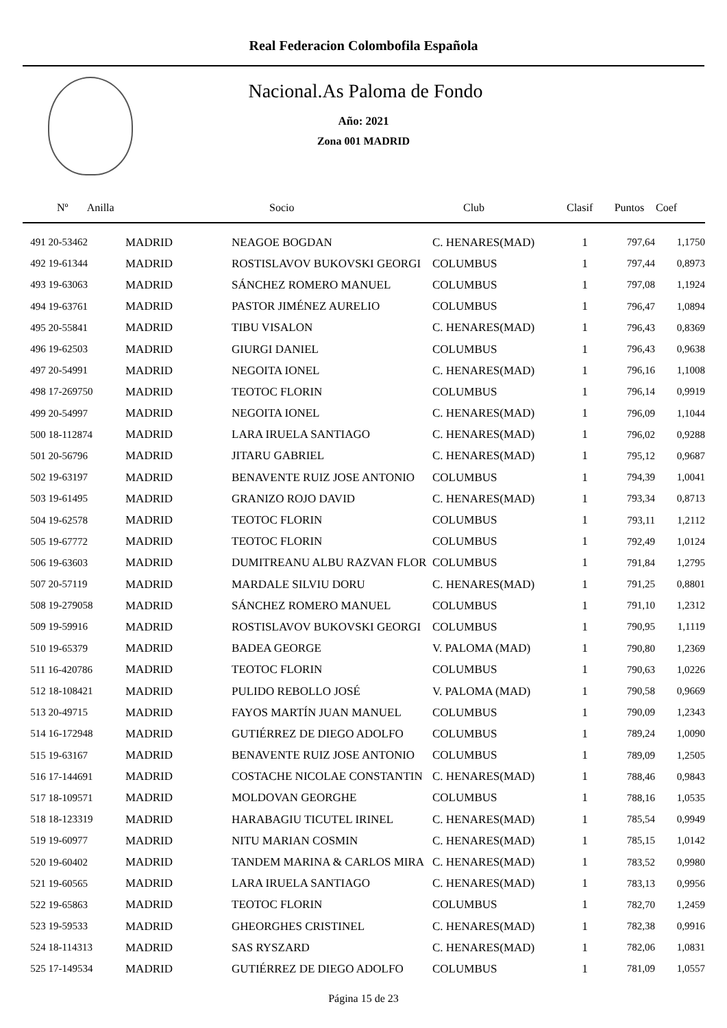Real Federacion Colombofila Española
Nacional.As Paloma de Fondo
Año: 2021
Zona 001 MADRID
| Nº Anilla | | Socio | Club | Clasif | Puntos | Coef |
| --- | --- | --- | --- | --- | --- | --- |
| 491 20-53462 | MADRID | NEAGOE BOGDAN | C. HENARES(MAD) | 1 | 797,64 | 1,1750 |
| 492 19-61344 | MADRID | ROSTISLAVOV BUKOVSKI GEORGI | COLUMBUS | 1 | 797,44 | 0,8973 |
| 493 19-63063 | MADRID | SÁNCHEZ ROMERO MANUEL | COLUMBUS | 1 | 797,08 | 1,1924 |
| 494 19-63761 | MADRID | PASTOR JIMÉNEZ AURELIO | COLUMBUS | 1 | 796,47 | 1,0894 |
| 495 20-55841 | MADRID | TIBU VISALON | C. HENARES(MAD) | 1 | 796,43 | 0,8369 |
| 496 19-62503 | MADRID | GIURGI DANIEL | COLUMBUS | 1 | 796,43 | 0,9638 |
| 497 20-54991 | MADRID | NEGOITA IONEL | C. HENARES(MAD) | 1 | 796,16 | 1,1008 |
| 498 17-269750 | MADRID | TEOTOC FLORIN | COLUMBUS | 1 | 796,14 | 0,9919 |
| 499 20-54997 | MADRID | NEGOITA IONEL | C. HENARES(MAD) | 1 | 796,09 | 1,1044 |
| 500 18-112874 | MADRID | LARA IRUELA SANTIAGO | C. HENARES(MAD) | 1 | 796,02 | 0,9288 |
| 501 20-56796 | MADRID | JITARU GABRIEL | C. HENARES(MAD) | 1 | 795,12 | 0,9687 |
| 502 19-63197 | MADRID | BENAVENTE RUIZ JOSE ANTONIO | COLUMBUS | 1 | 794,39 | 1,0041 |
| 503 19-61495 | MADRID | GRANIZO ROJO DAVID | C. HENARES(MAD) | 1 | 793,34 | 0,8713 |
| 504 19-62578 | MADRID | TEOTOC FLORIN | COLUMBUS | 1 | 793,11 | 1,2112 |
| 505 19-67772 | MADRID | TEOTOC FLORIN | COLUMBUS | 1 | 792,49 | 1,0124 |
| 506 19-63603 | MADRID | DUMITREANU ALBU RAZVAN FLOR | COLUMBUS | 1 | 791,84 | 1,2795 |
| 507 20-57119 | MADRID | MARDALE SILVIU DORU | C. HENARES(MAD) | 1 | 791,25 | 0,8801 |
| 508 19-279058 | MADRID | SÁNCHEZ ROMERO MANUEL | COLUMBUS | 1 | 791,10 | 1,2312 |
| 509 19-59916 | MADRID | ROSTISLAVOV BUKOVSKI GEORGI | COLUMBUS | 1 | 790,95 | 1,1119 |
| 510 19-65379 | MADRID | BADEA GEORGE | V. PALOMA (MAD) | 1 | 790,80 | 1,2369 |
| 511 16-420786 | MADRID | TEOTOC FLORIN | COLUMBUS | 1 | 790,63 | 1,0226 |
| 512 18-108421 | MADRID | PULIDO REBOLLO JOSÉ | V. PALOMA (MAD) | 1 | 790,58 | 0,9669 |
| 513 20-49715 | MADRID | FAYOS MARTÍN JUAN MANUEL | COLUMBUS | 1 | 790,09 | 1,2343 |
| 514 16-172948 | MADRID | GUTIÉRREZ DE DIEGO ADOLFO | COLUMBUS | 1 | 789,24 | 1,0090 |
| 515 19-63167 | MADRID | BENAVENTE RUIZ JOSE ANTONIO | COLUMBUS | 1 | 789,09 | 1,2505 |
| 516 17-144691 | MADRID | COSTACHE NICOLAE CONSTANTIN | C. HENARES(MAD) | 1 | 788,46 | 0,9843 |
| 517 18-109571 | MADRID | MOLDOVAN GEORGHE | COLUMBUS | 1 | 788,16 | 1,0535 |
| 518 18-123319 | MADRID | HARABAGIU TICUTEL IRINEL | C. HENARES(MAD) | 1 | 785,54 | 0,9949 |
| 519 19-60977 | MADRID | NITU MARIAN COSMIN | C. HENARES(MAD) | 1 | 785,15 | 1,0142 |
| 520 19-60402 | MADRID | TANDEM MARINA & CARLOS MIRA | C. HENARES(MAD) | 1 | 783,52 | 0,9980 |
| 521 19-60565 | MADRID | LARA IRUELA SANTIAGO | C. HENARES(MAD) | 1 | 783,13 | 0,9956 |
| 522 19-65863 | MADRID | TEOTOC FLORIN | COLUMBUS | 1 | 782,70 | 1,2459 |
| 523 19-59533 | MADRID | GHEORGHES CRISTINEL | C. HENARES(MAD) | 1 | 782,38 | 0,9916 |
| 524 18-114313 | MADRID | SAS RYSZARD | C. HENARES(MAD) | 1 | 782,06 | 1,0831 |
| 525 17-149534 | MADRID | GUTIÉRREZ DE DIEGO ADOLFO | COLUMBUS | 1 | 781,09 | 1,0557 |
Página 15 de 23